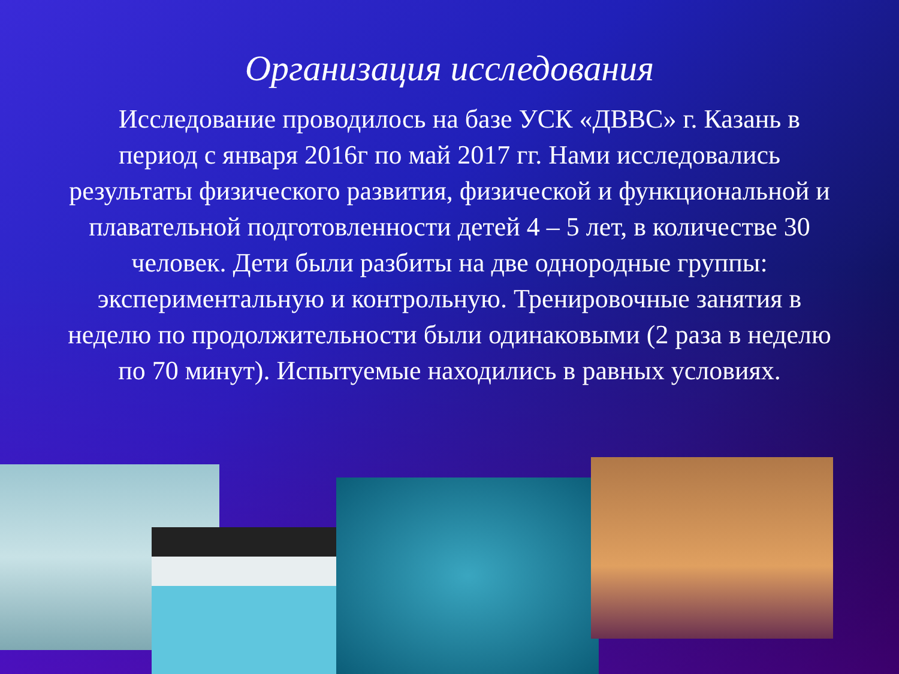Организация исследования
Исследование проводилось на базе УСК «ДВВС» г. Казань в период с января 2016г по май 2017 гг. Нами исследовались результаты физического развития, физической и функциональной и плавательной подготовленности детей 4 – 5 лет, в количестве 30 человек. Дети были разбиты на две однородные группы: экспериментальную и контрольную. Тренировочные занятия в неделю по продолжительности были одинаковыми (2 раза в неделю по 70 минут). Испытуемые находились в равных условиях.